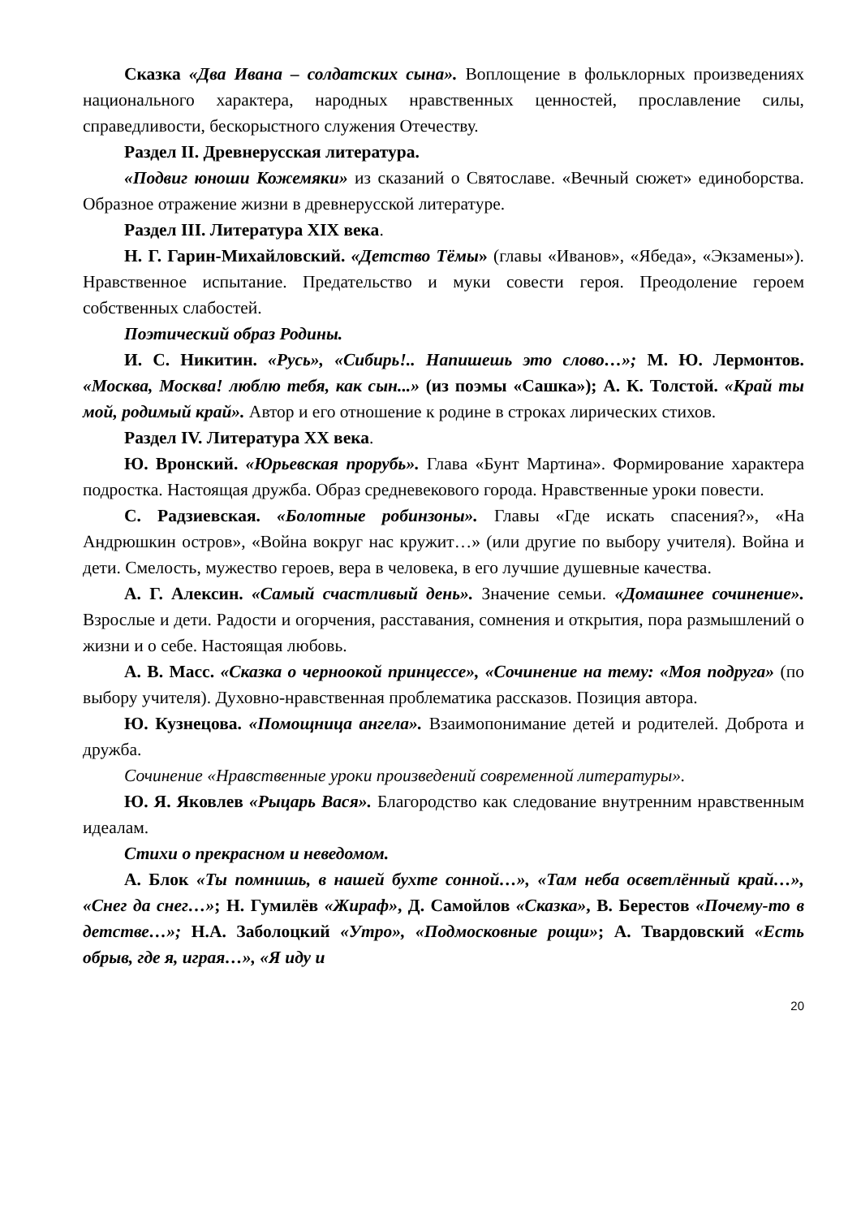Сказка «Два Ивана – солдатских сына». Воплощение в фольклорных произведениях национального характера, народных нравственных ценностей, прославление силы, справедливости, бескорыстного служения Отечеству.
Раздел II. Древнерусская литература.
«Подвиг юноши Кожемяки» из сказаний о Святославе. «Вечный сюжет» единоборства. Образное отражение жизни в древнерусской литературе.
Раздел III. Литература XIX века.
Н. Г. Гарин-Михайловский. «Детство Тёмы» (главы «Иванов», «Ябеда», «Экзамены»). Нравственное испытание. Предательство и муки совести героя. Преодоление героем собственных слабостей.
Поэтический образ Родины.
И. С. Никитин. «Русь», «Сибирь!.. Напишешь это слово…»; М. Ю. Лермонтов. «Москва, Москва! люблю тебя, как сын...» (из поэмы «Сашка»); А. К. Толстой. «Край ты мой, родимый край». Автор и его отношение к родине в строках лирических стихов.
Раздел IV. Литература XX века.
Ю. Вронский. «Юрьевская прорубь». Глава «Бунт Мартина». Формирование характера подростка. Настоящая дружба. Образ средневекового города. Нравственные уроки повести.
С. Радзиевская. «Болотные робинзоны». Главы «Где искать спасения?», «На Андрюшкин остров», «Война вокруг нас кружит…» (или другие по выбору учителя). Война и дети. Смелость, мужество героев, вера в человека, в его лучшие душевные качества.
А. Г. Алексин. «Самый счастливый день». Значение семьи. «Домашнее сочинение». Взрослые и дети. Радости и огорчения, расставания, сомнения и открытия, пора размышлений о жизни и о себе. Настоящая любовь.
А. В. Масс. «Сказка о черноокой принцессе», «Сочинение на тему: «Моя подруга» (по выбору учителя). Духовно-нравственная проблематика рассказов. Позиция автора.
Ю. Кузнецова. «Помощница ангела». Взаимопонимание детей и родителей. Доброта и дружба.
Сочинение «Нравственные уроки произведений современной литературы».
Ю. Я. Яковлев «Рыцарь Вася». Благородство как следование внутренним нравственным идеалам.
Стихи о прекрасном и неведомом.
А. Блок «Ты помнишь, в нашей бухте сонной…», «Там неба осветлённый край…», «Снег да снег…»; Н. Гумилёв «Жираф», Д. Самойлов «Сказка», В. Берестов «Почему-то в детстве…»; Н.А. Заболоцкий «Утро», «Подмосковные рощи»; А. Твардовский «Есть обрыв, где я, играя…», «Я иду и
20